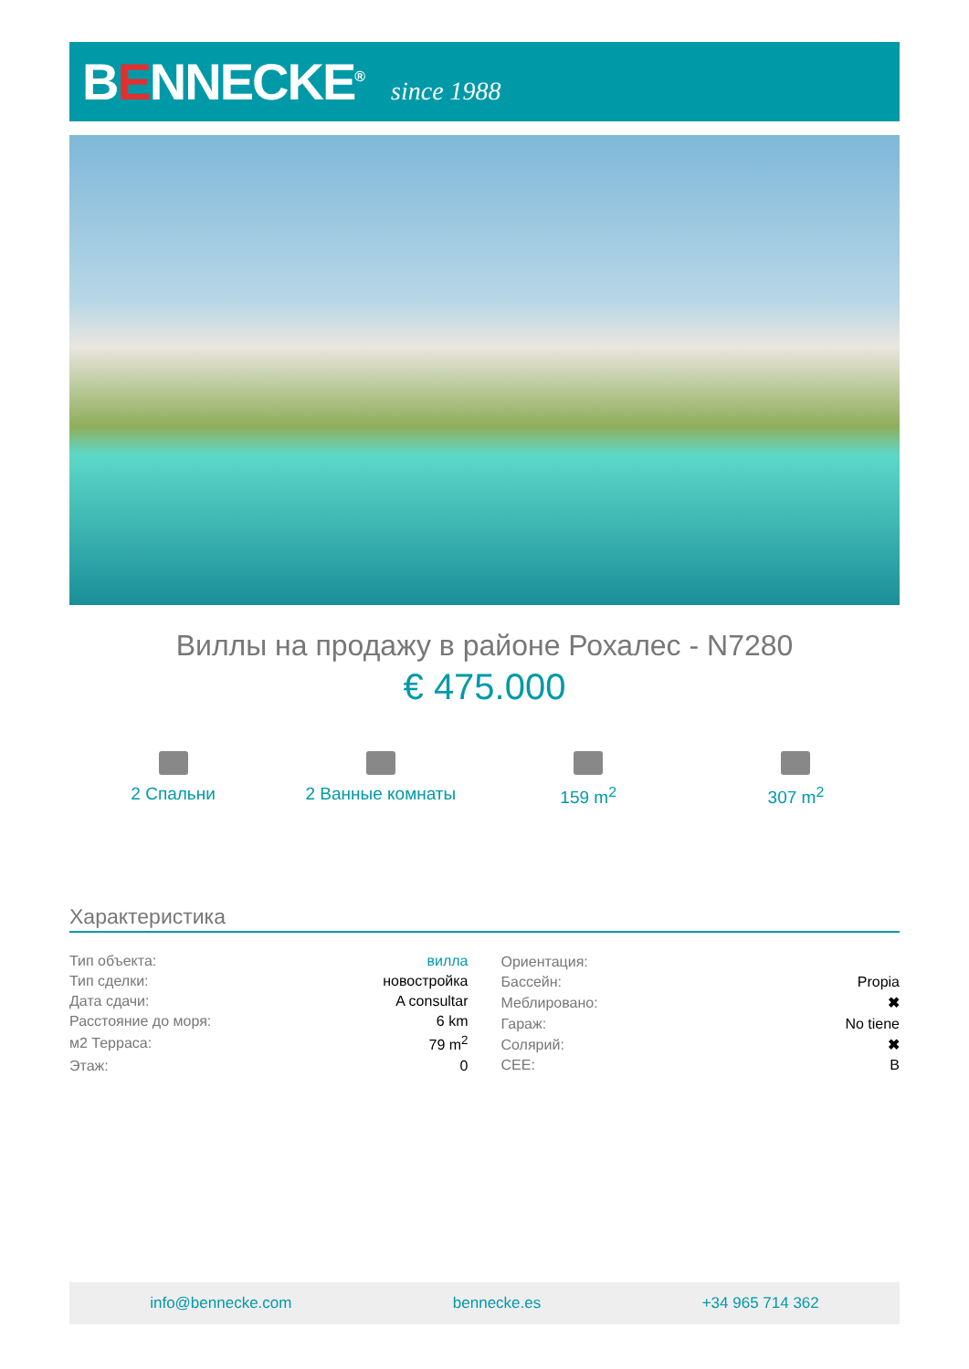BENNECKE<sup>®</sup>
since 1988
Виллы на продажу в районе Рохалес - N7280
€ 475.000
2 Спальни 2 Ванные комнаты 159 m<sup>2</sup> 307 m<sup>2</sup>
Характеристика
| Тип объекта: | вилла |
| Тип сделки: | новостройка |
| Дата сдачи: | A consultar |
| Расстояние до моря: | 6 km |
| м2 Терраса: | 79 m<sup>2</sup> |
| Этаж: | 0 |
| Ориентация: | |
| Бассейн: | Propia |
| Меблировано: | ✖ |
| Гараж: | No tiene |
| Солярий: | ✖ |
| CEE: | B |
info@bennecke.com bennecke.es +34 965 714 362